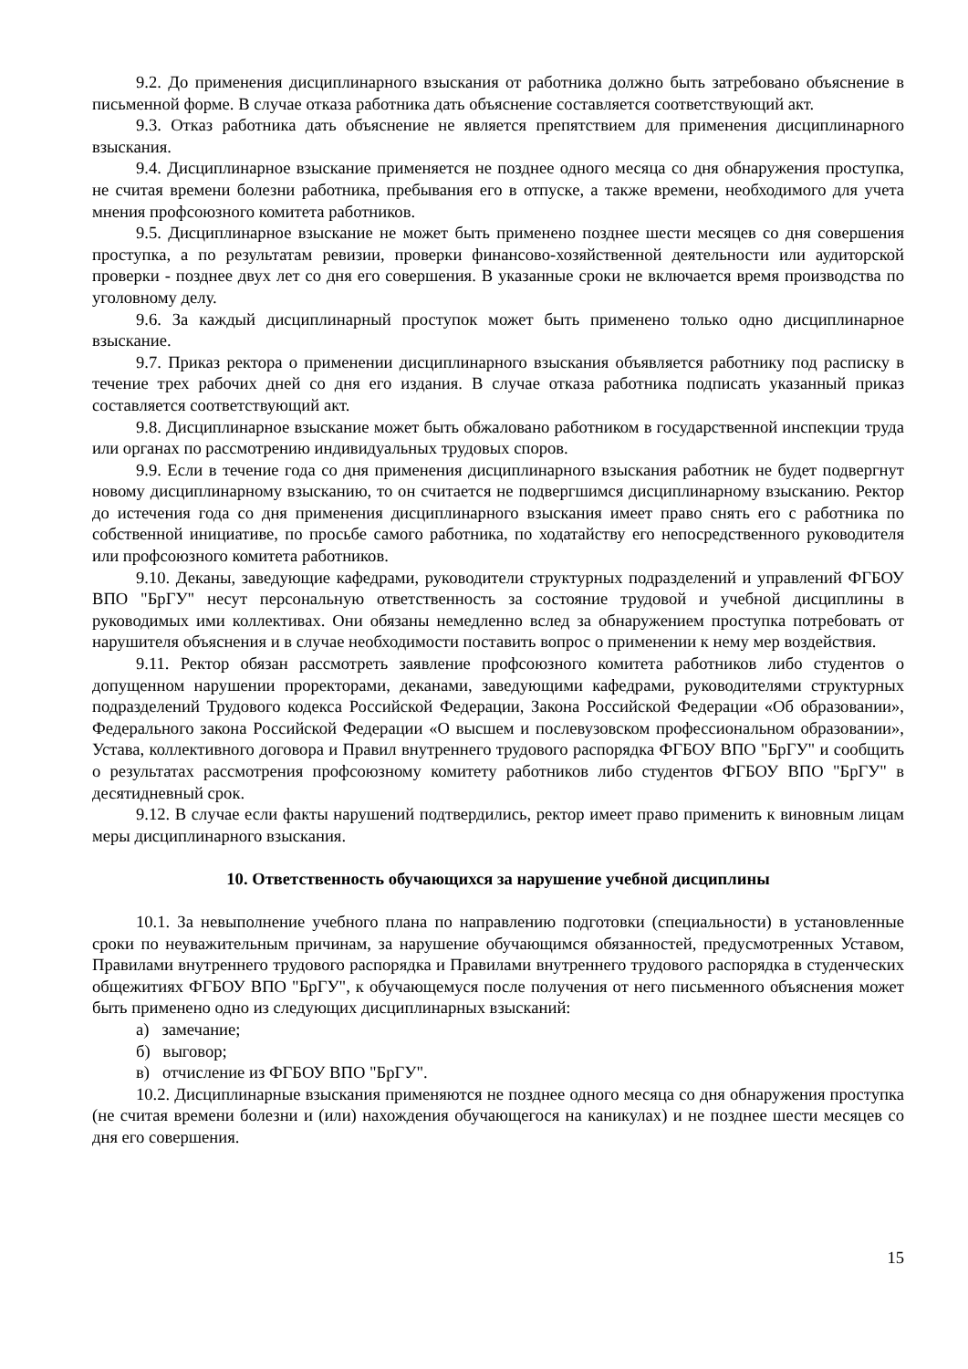9.2. До применения дисциплинарного взыскания от работника должно быть затребовано объяснение в письменной форме. В случае отказа работника дать объяснение составляется соответствующий акт.
9.3. Отказ работника дать объяснение не является препятствием для применения дисциплинарного взыскания.
9.4. Дисциплинарное взыскание применяется не позднее одного месяца со дня обнаружения проступка, не считая времени болезни работника, пребывания его в отпуске, а также времени, необходимого для учета мнения профсоюзного комитета работников.
9.5. Дисциплинарное взыскание не может быть применено позднее шести месяцев со дня совершения проступка, а по результатам ревизии, проверки финансово-хозяйственной деятельности или аудиторской проверки - позднее двух лет со дня его совершения. В указанные сроки не включается время производства по уголовному делу.
9.6. За каждый дисциплинарный проступок может быть применено только одно дисциплинарное взыскание.
9.7. Приказ ректора о применении дисциплинарного взыскания объявляется работнику под расписку в течение трех рабочих дней со дня его издания. В случае отказа работника подписать указанный приказ составляется соответствующий акт.
9.8. Дисциплинарное взыскание может быть обжаловано работником в государственной инспекции труда или органах по рассмотрению индивидуальных трудовых споров.
9.9. Если в течение года со дня применения дисциплинарного взыскания работник не будет подвергнут новому дисциплинарному взысканию, то он считается не подвергшимся дисциплинарному взысканию. Ректор до истечения года со дня применения дисциплинарного взыскания имеет право снять его с работника по собственной инициативе, по просьбе самого работника, по ходатайству его непосредственного руководителя или профсоюзного комитета работников.
9.10. Деканы, заведующие кафедрами, руководители структурных подразделений и управлений ФГБОУ ВПО "БрГУ" несут персональную ответственность за состояние трудовой и учебной дисциплины в руководимых ими коллективах. Они обязаны немедленно вслед за обнаружением проступка потребовать от нарушителя объяснения и в случае необходимости поставить вопрос о применении к нему мер воздействия.
9.11. Ректор обязан рассмотреть заявление профсоюзного комитета работников либо студентов о допущенном нарушении проректорами, деканами, заведующими кафедрами, руководителями структурных подразделений Трудового кодекса Российской Федерации, Закона Российской Федерации «Об образовании», Федерального закона Российской Федерации «О высшем и послевузовском профессиональном образовании», Устава, коллективного договора и Правил внутреннего трудового распорядка ФГБОУ ВПО "БрГУ" и сообщить о результатах рассмотрения профсоюзному комитету работников либо студентов ФГБОУ ВПО "БрГУ" в десятидневный срок.
9.12. В случае если факты нарушений подтвердились, ректор имеет право применить к виновным лицам меры дисциплинарного взыскания.
10. Ответственность обучающихся за нарушение учебной дисциплины
10.1. За невыполнение учебного плана по направлению подготовки (специальности) в установленные сроки по неуважительным причинам, за нарушение обучающимся обязанностей, предусмотренных Уставом, Правилами внутреннего трудового распорядка и Правилами внутреннего трудового распорядка в студенческих общежитиях ФГБОУ ВПО "БрГУ", к обучающемуся после получения от него письменного объяснения может быть применено одно из следующих дисциплинарных взысканий:
а) замечание;
б) выговор;
в) отчисление из ФГБОУ ВПО "БрГУ".
10.2. Дисциплинарные взыскания применяются не позднее одного месяца со дня обнаружения проступка (не считая времени болезни и (или) нахождения обучающегося на каникулах) и не позднее шести месяцев со дня его совершения.
15